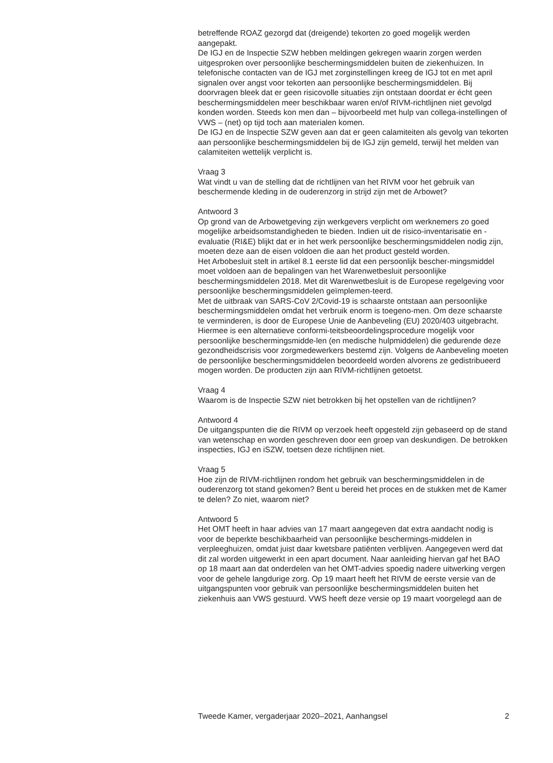betreffende ROAZ gezorgd dat (dreigende) tekorten zo goed mogelijk werden aangepakt.
De IGJ en de Inspectie SZW hebben meldingen gekregen waarin zorgen werden uitgesproken over persoonlijke beschermingsmiddelen buiten de ziekenhuizen. In telefonische contacten van de IGJ met zorginstellingen kreeg de IGJ tot en met april signalen over angst voor tekorten aan persoonlijke beschermingsmiddelen. Bij doorvragen bleek dat er geen risicovolle situaties zijn ontstaan doordat er écht geen beschermingsmiddelen meer beschikbaar waren en/of RIVM-richtlijnen niet gevolgd konden worden. Steeds kon men dan – bijvoorbeeld met hulp van collega-instellingen of VWS – (net) op tijd toch aan materialen komen.
De IGJ en de Inspectie SZW geven aan dat er geen calamiteiten als gevolg van tekorten aan persoonlijke beschermingsmiddelen bij de IGJ zijn gemeld, terwijl het melden van calamiteiten wettelijk verplicht is.
Vraag 3
Wat vindt u van de stelling dat de richtlijnen van het RIVM voor het gebruik van beschermende kleding in de ouderenzorg in strijd zijn met de Arbowet?
Antwoord 3
Op grond van de Arbowetgeving zijn werkgevers verplicht om werknemers zo goed mogelijke arbeidsomstandigheden te bieden. Indien uit de risico-inventarisatie en -evaluatie (RI&E) blijkt dat er in het werk persoonlijke beschermingsmiddelen nodig zijn, moeten deze aan de eisen voldoen die aan het product gesteld worden.
Het Arbobesluit stelt in artikel 8.1 eerste lid dat een persoonlijk bescher-mingsmiddel moet voldoen aan de bepalingen van het Warenwetbesluit persoonlijke beschermingsmiddelen 2018. Met dit Warenwetbesluit is de Europese regelgeving voor persoonlijke beschermingsmiddelen geïmplemen-teerd.
Met de uitbraak van SARS-CoV 2/Covid-19 is schaarste ontstaan aan persoonlijke beschermingsmiddelen omdat het verbruik enorm is toegeno-men. Om deze schaarste te verminderen, is door de Europese Unie de Aanbeveling (EU) 2020/403 uitgebracht. Hiermee is een alternatieve conformi-teitsbeoordelingsprocedure mogelijk voor persoonlijke beschermingsmidde-len (en medische hulpmiddelen) die gedurende deze gezondheidscrisis voor zorgmedewerkers bestemd zijn. Volgens de Aanbeveling moeten de persoonlijke beschermingsmiddelen beoordeeld worden alvorens ze gedistribueerd mogen worden. De producten zijn aan RIVM-richtlijnen getoetst.
Vraag 4
Waarom is de Inspectie SZW niet betrokken bij het opstellen van de richtlijnen?
Antwoord 4
De uitgangspunten die die RIVM op verzoek heeft opgesteld zijn gebaseerd op de stand van wetenschap en worden geschreven door een groep van deskundigen. De betrokken inspecties, IGJ en iSZW, toetsen deze richtlijnen niet.
Vraag 5
Hoe zijn de RIVM-richtlijnen rondom het gebruik van beschermingsmiddelen in de ouderenzorg tot stand gekomen? Bent u bereid het proces en de stukken met de Kamer te delen? Zo niet, waarom niet?
Antwoord 5
Het OMT heeft in haar advies van 17 maart aangegeven dat extra aandacht nodig is voor de beperkte beschikbaarheid van persoonlijke beschermings-middelen in verpleeghuizen, omdat juist daar kwetsbare patiënten verblijven. Aangegeven werd dat dit zal worden uitgewerkt in een apart document. Naar aanleiding hiervan gaf het BAO op 18 maart aan dat onderdelen van het OMT-advies spoedig nadere uitwerking vergen voor de gehele langdurige zorg. Op 19 maart heeft het RIVM de eerste versie van de uitgangspunten voor gebruik van persoonlijke beschermingsmiddelen buiten het ziekenhuis aan VWS gestuurd. VWS heeft deze versie op 19 maart voorgelegd aan de
Tweede Kamer, vergaderjaar 2020–2021, Aanhangsel 2